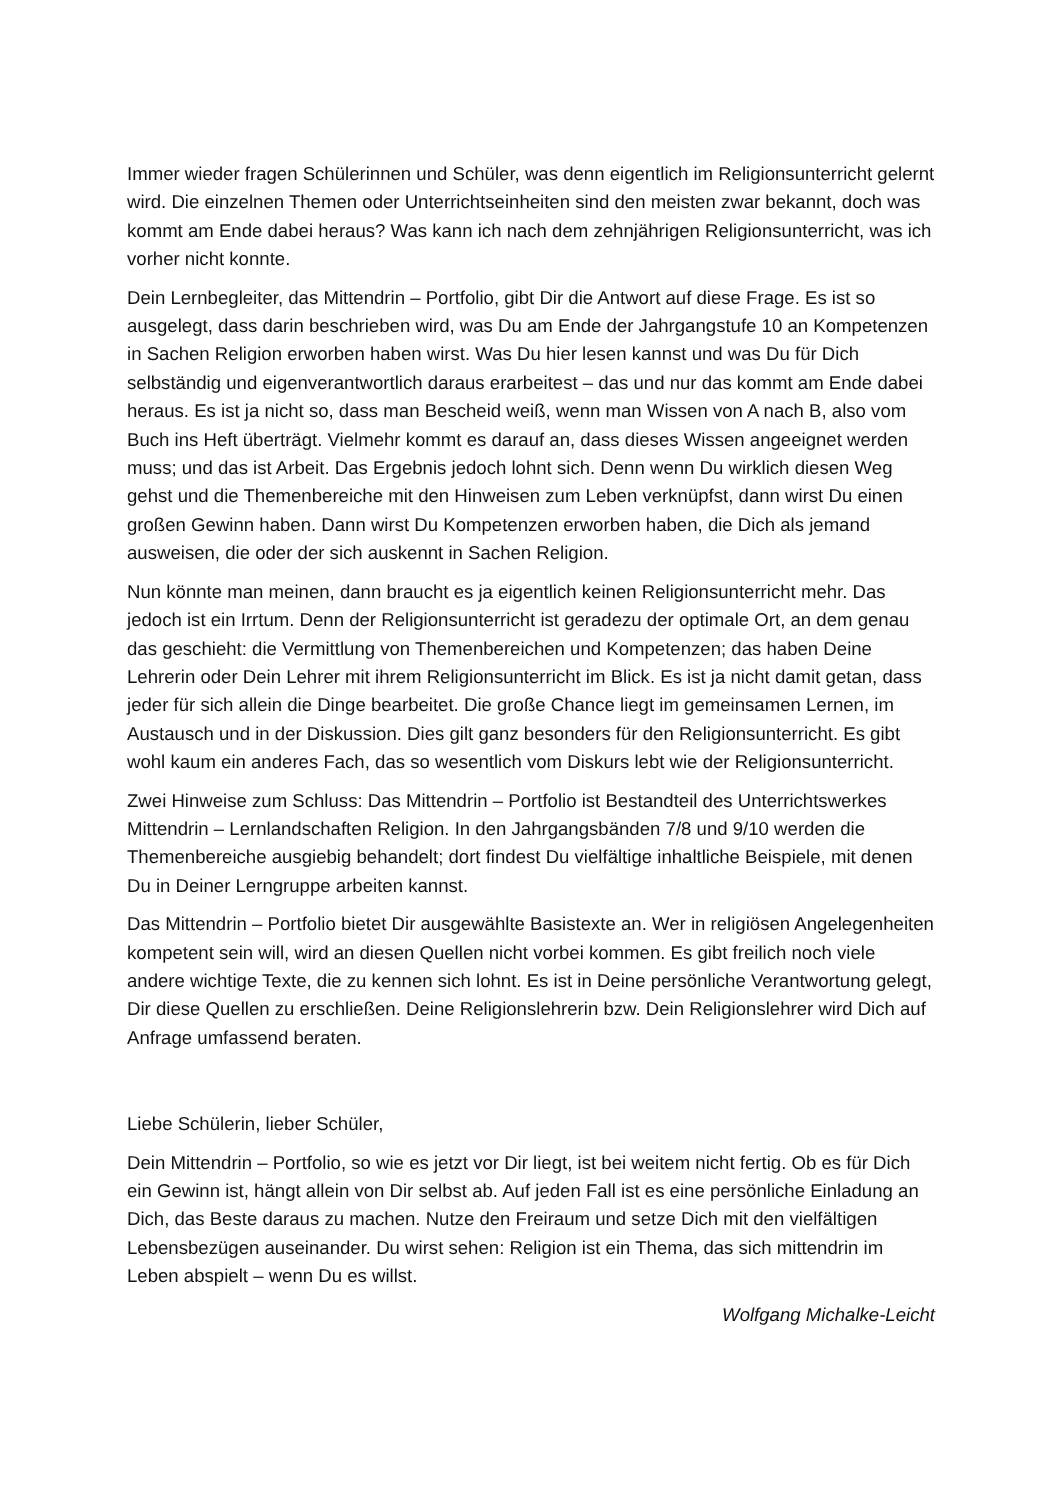Immer wieder fragen Schülerinnen und Schüler, was denn eigentlich im Religionsunterricht gelernt wird. Die einzelnen Themen oder Unterrichtseinheiten sind den meisten zwar bekannt, doch was kommt am Ende dabei heraus? Was kann ich nach dem zehnjährigen Religionsunterricht, was ich vorher nicht konnte.
Dein Lernbegleiter, das Mittendrin – Portfolio, gibt Dir die Antwort auf diese Frage. Es ist so ausgelegt, dass darin beschrieben wird, was Du am Ende der Jahrgangstufe 10 an Kompetenzen in Sachen Religion erworben haben wirst. Was Du hier lesen kannst und was Du für Dich selbständig und eigenverantwortlich daraus erarbeitest – das und nur das kommt am Ende dabei heraus. Es ist ja nicht so, dass man Bescheid weiß, wenn man Wissen von A nach B, also vom Buch ins Heft überträgt. Vielmehr kommt es darauf an, dass dieses Wissen angeeignet werden muss; und das ist Arbeit. Das Ergebnis jedoch lohnt sich. Denn wenn Du wirklich diesen Weg gehst und die Themenbereiche mit den Hinweisen zum Leben verknüpfst, dann wirst Du einen großen Gewinn haben. Dann wirst Du Kompetenzen erworben haben, die Dich als jemand ausweisen, die oder der sich auskennt in Sachen Religion.
Nun könnte man meinen, dann braucht es ja eigentlich keinen Religionsunterricht mehr. Das jedoch ist ein Irrtum. Denn der Religionsunterricht ist geradezu der optimale Ort, an dem genau das geschieht: die Vermittlung von Themenbereichen und Kompetenzen; das haben Deine Lehrerin oder Dein Lehrer mit ihrem Religionsunterricht im Blick. Es ist ja nicht damit getan, dass jeder für sich allein die Dinge bearbeitet. Die große Chance liegt im gemeinsamen Lernen, im Austausch und in der Diskussion. Dies gilt ganz besonders für den Religionsunterricht. Es gibt wohl kaum ein anderes Fach, das so wesentlich vom Diskurs lebt wie der Religionsunterricht.
Zwei Hinweise zum Schluss: Das Mittendrin – Portfolio ist Bestandteil des Unterrichtswerkes Mittendrin – Lernlandschaften Religion. In den Jahrgangsbänden 7/8 und 9/10 werden die Themenbereiche ausgiebig behandelt; dort findest Du vielfältige inhaltliche Beispiele, mit denen Du in Deiner Lerngruppe arbeiten kannst.
Das Mittendrin – Portfolio bietet Dir ausgewählte Basistexte an. Wer in religiösen Angelegenheiten kompetent sein will, wird an diesen Quellen nicht vorbei kommen. Es gibt freilich noch viele andere wichtige Texte, die zu kennen sich lohnt. Es ist in Deine persönliche Verantwortung gelegt, Dir diese Quellen zu erschließen. Deine Religionslehrerin bzw. Dein Religionslehrer wird Dich auf Anfrage umfassend beraten.
Liebe Schülerin, lieber Schüler,
Dein Mittendrin – Portfolio, so wie es jetzt vor Dir liegt, ist bei weitem nicht fertig. Ob es für Dich ein Gewinn ist, hängt allein von Dir selbst ab. Auf jeden Fall ist es eine persönliche Einladung an Dich, das Beste daraus zu machen. Nutze den Freiraum und setze Dich mit den vielfältigen Lebensbezügen auseinander. Du wirst sehen: Religion ist ein Thema, das sich mittendrin im Leben abspielt – wenn Du es willst.
Wolfgang Michalke-Leicht